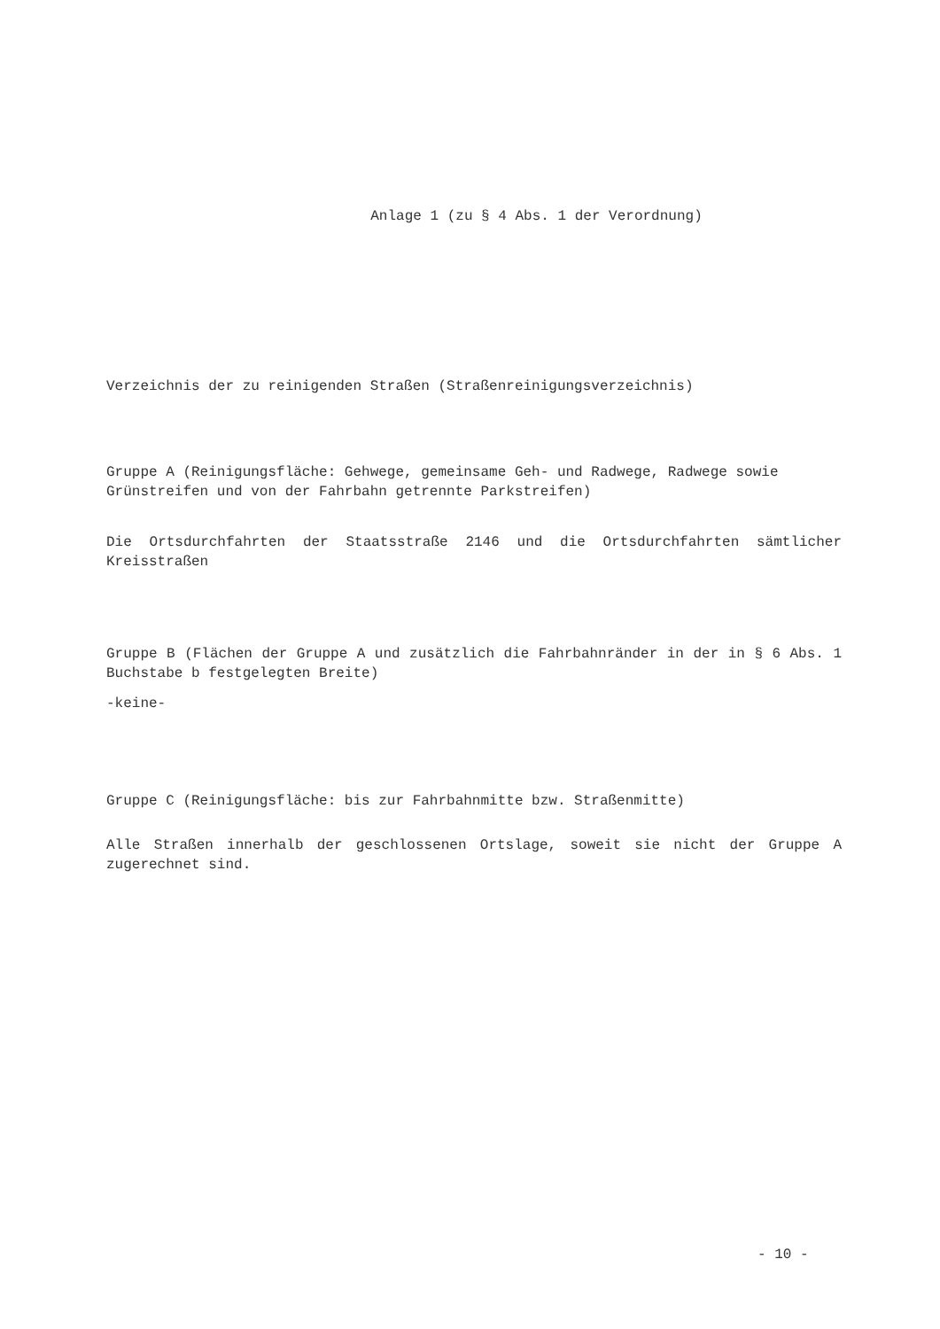Anlage 1 (zu § 4 Abs. 1 der Verordnung)
Verzeichnis der zu reinigenden Straßen (Straßenreinigungsverzeichnis)
Gruppe A (Reinigungsfläche: Gehwege, gemeinsame Geh- und Radwege, Radwege sowie Grünstreifen und von der Fahrbahn getrennte Parkstreifen)
Die Ortsdurchfahrten der Staatsstraße 2146 und die Ortsdurchfahrten sämtlicher Kreisstraßen
Gruppe B (Flächen der Gruppe A und zusätzlich die Fahrbahnränder in der in § 6 Abs. 1 Buchstabe b festgelegten Breite)
-keine-
Gruppe C (Reinigungsfläche: bis zur Fahrbahnmitte bzw. Straßenmitte)
Alle Straßen innerhalb der geschlossenen Ortslage, soweit sie nicht der Gruppe A zugerechnet sind.
- 10 -